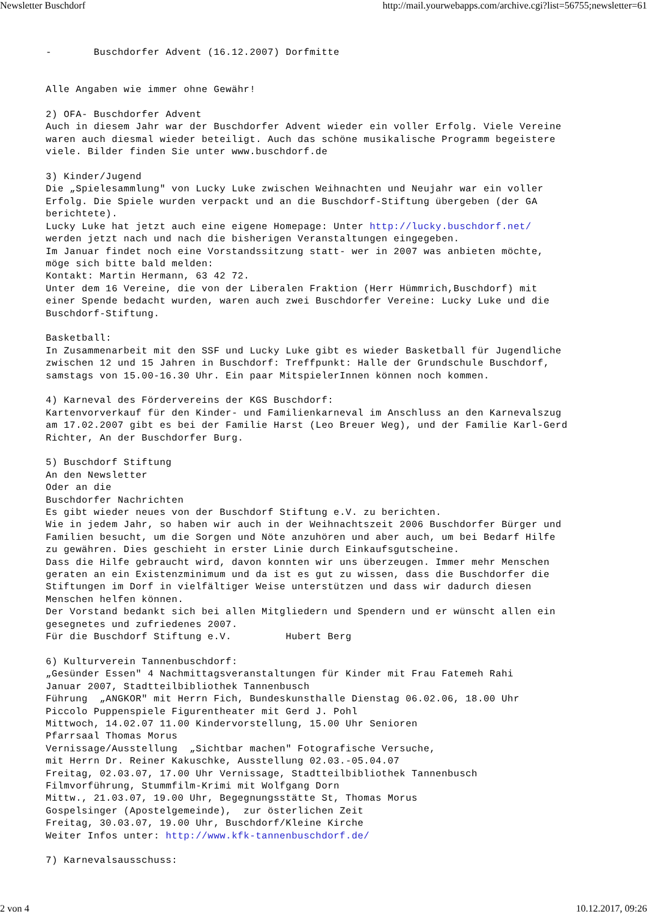Newsletter Buschdorf http://mail.yourwebapps.com/archive.cgi?list=56755;newsletter=61
-       Buschdorfer Advent (16.12.2007) Dorfmitte


Alle Angaben wie immer ohne Gewähr!

2) OFA- Buschdorfer Advent
Auch in diesem Jahr war der Buschdorfer Advent wieder ein voller Erfolg. Viele Vereine
waren auch diesmal wieder beteiligt. Auch das schöne musikalische Programm begeistere
viele. Bilder finden Sie unter www.buschdorf.de

3) Kinder/Jugend
Die „Spielesammlung" von Lucky Luke zwischen Weihnachten und Neujahr war ein voller
Erfolg. Die Spiele wurden verpackt und an die Buschdorf-Stiftung übergeben (der GA
berichtete).
Lucky Luke hat jetzt auch eine eigene Homepage: Unter http://lucky.buschdorf.net/
werden jetzt nach und nach die bisherigen Veranstaltungen eingegeben.
Im Januar findet noch eine Vorstandssitzung statt- wer in 2007 was anbieten möchte,
möge sich bitte bald melden:
Kontakt: Martin Hermann, 63 42 72.
Unter dem 16 Vereine, die von der Liberalen Fraktion (Herr Hümmrich,Buschdorf) mit
einer Spende bedacht wurden, waren auch zwei Buschdorfer Vereine: Lucky Luke und die
Buschdorf-Stiftung.

Basketball:
In Zusammenarbeit mit den SSF und Lucky Luke gibt es wieder Basketball für Jugendliche
zwischen 12 und 15 Jahren in Buschdorf: Treffpunkt: Halle der Grundschule Buschdorf,
samstags von 15.00-16.30 Uhr. Ein paar MitspielerInnen können noch kommen.

4) Karneval des Fördervereins der KGS Buschdorf:
Kartenvorverkauf für den Kinder- und Familienkarneval im Anschluss an den Karnevalszug
am 17.02.2007 gibt es bei der Familie Harst (Leo Breuer Weg), und der Familie Karl-Gerd
Richter, An der Buschdorfer Burg.

5) Buschdorf Stiftung
An den Newsletter
Oder an die
Buschdorfer Nachrichten
Es gibt wieder neues von der Buschdorf Stiftung e.V. zu berichten.
Wie in jedem Jahr, so haben wir auch in der Weihnachtszeit 2006 Buschdorfer Bürger und
Familien besucht, um die Sorgen und Nöte anzuhören und aber auch, um bei Bedarf Hilfe
zu gewähren. Dies geschieht in erster Linie durch Einkaufsgutscheine.
Dass die Hilfe gebraucht wird, davon konnten wir uns überzeugen. Immer mehr Menschen
geraten an ein Existenzminimum und da ist es gut zu wissen, dass die Buschdorfer die
Stiftungen im Dorf in vielfältiger Weise unterstützen und dass wir dadurch diesen
Menschen helfen können.
Der Vorstand bedankt sich bei allen Mitgliedern und Spendern und er wünscht allen ein
gesegnetes und zufriedenes 2007.
Für die Buschdorf Stiftung e.V.         Hubert Berg

6) Kulturverein Tannenbuschdorf:
„Gesünder Essen" 4 Nachmittagsveranstaltungen für Kinder mit Frau Fatemeh Rahi
Januar 2007, Stadtteilbibliothek Tannenbusch
Führung  „ANGKOR" mit Herrn Fich, Bundeskunsthalle Dienstag 06.02.06, 18.00 Uhr
Piccolo Puppenspiele Figurentheater mit Gerd J. Pohl
Mittwoch, 14.02.07 11.00 Kindervorstellung, 15.00 Uhr Senioren
Pfarrsaal Thomas Morus
Vernissage/Ausstellung  „Sichtbar machen" Fotografische Versuche,
mit Herrn Dr. Reiner Kakuschke, Ausstellung 02.03.-05.04.07
Freitag, 02.03.07, 17.00 Uhr Vernissage, Stadtteilbibliothek Tannenbusch
Filmvorführung, Stummfilm-Krimi mit Wolfgang Dorn
Mittw., 21.03.07, 19.00 Uhr, Begegnungsstätte St, Thomas Morus
Gospelsinger (Apostelgemeinde),  zur österlichen Zeit
Freitag, 30.03.07, 19.00 Uhr, Buschdorf/Kleine Kirche
Weiter Infos unter: http://www.kfk-tannenbuschdorf.de/

7) Karnevalsausschuss:
2 von 4 10.12.2017, 09:26